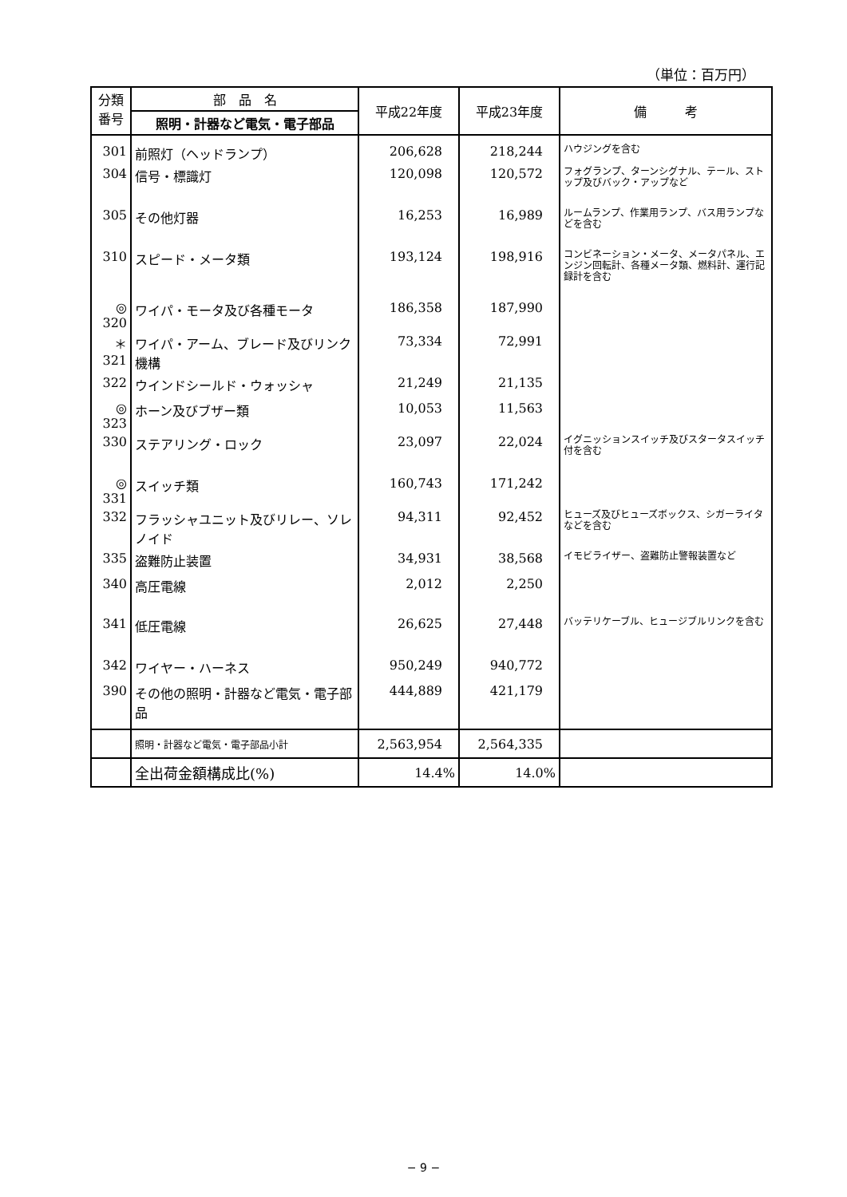（単位：百万円）
| 分類 番号 | 部 品 名 | 平成22年度 | 平成23年度 | 備 考 |
| --- | --- | --- | --- | --- |
| | 照明・計器など電気・電子部品 | | | |
| 301 | 前照灯（ヘッドランプ） | 206,628 | 218,244 | ハウジングを含む |
| 304 | 信号・標識灯 | 120,098 | 120,572 | フォグランプ、ターンシグナル、テール、ストップ及びバック・アップなど |
| 305 | その他灯器 | 16,253 | 16,989 | ルームランプ、作業用ランプ、バス用ランプなどを含む |
| 310 | スピード・メータ類 | 193,124 | 198,916 | コンビネーション・メータ、メータパネル、エンジン回転計、各種メータ類、燃料計、運行記録計を含む |
| ◎ 320 | ワイパ・モータ及び各種モータ | 186,358 | 187,990 | |
| ＊321 | ワイパ・アーム、ブレード及びリンク機構 | 73,334 | 72,991 | |
| 322 | ウインドシールド・ウォッシャ | 21,249 | 21,135 | |
| ◎ 323 | ホーン及びブザー類 | 10,053 | 11,563 | |
| 330 | ステアリング・ロック | 23,097 | 22,024 | イグニッションスイッチ及びスタータスイッチ付を含む |
| ◎ 331 | スイッチ類 | 160,743 | 171,242 | |
| 332 | フラッシャユニット及びリレー、ソレノイド | 94,311 | 92,452 | ヒューズ及びヒューズボックス、シガーライタなどを含む |
| 335 | 盗難防止装置 | 34,931 | 38,568 | イモビライザー、盗難防止警報装置など |
| 340 | 高圧電線 | 2,012 | 2,250 | |
| 341 | 低圧電線 | 26,625 | 27,448 | バッテリケーブル、ヒュージブルリンクを含む |
| 342 | ワイヤー・ハーネス | 950,249 | 940,772 | |
| 390 | その他の照明・計器など電気・電子部品 | 444,889 | 421,179 | |
| | 照明・計器など電気・電子部品小計 | 2,563,954 | 2,564,335 | |
| | 全出荷金額構成比(%) | 14.4% | 14.0% | |
− 9 −